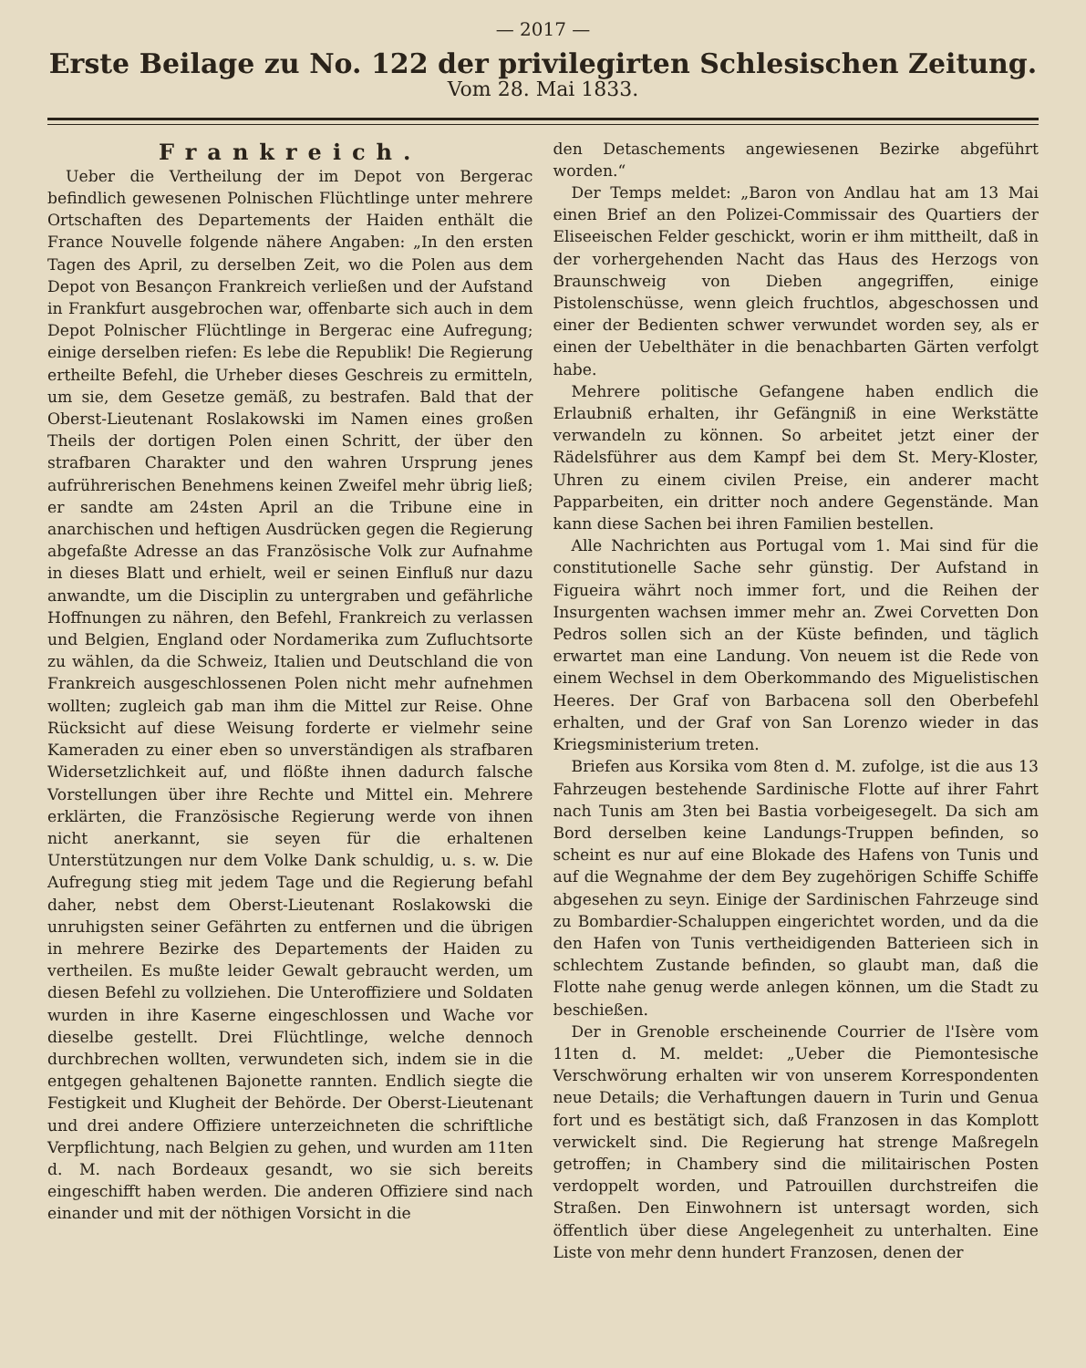— 2017 —
Erste Beilage zu No. 122 der privilegirten Schlesischen Zeitung.
Vom 28. Mai 1833.
Frankreich.
Ueber die Vertheilung der im Depot von Bergerac befindlich gewesenen Polnischen Flüchtlinge unter mehrere Ortschaften des Departements der Haiden enthält die France Nouvelle folgende nähere Angaben: „In den ersten Tagen des April, zu derselben Zeit, wo die Polen aus dem Depot von Besançon Frankreich verließen und der Aufstand in Frankfurt ausgebrochen war, offenbarte sich auch in dem Depot Polnischer Flüchtlinge in Bergerac eine Aufregung; einige derselben riefen: Es lebe die Republik! Die Regierung ertheilte Befehl, die Urheber dieses Geschreis zu ermitteln, um sie, dem Gesetze gemäß, zu bestrafen. Bald that der Oberst-Lieutenant Roslakowski im Namen eines großen Theils der dortigen Polen einen Schritt, der über den strafbaren Charakter und den wahren Ursprung jenes aufrührerischen Benehmens keinen Zweifel mehr übrig ließ; er sandte am 24sten April an die Tribune eine in anarchischen und heftigen Ausdrücken gegen die Regierung abgefaßte Adresse an das Französische Volk zur Aufnahme in dieses Blatt und erhielt, weil er seinen Einfluß nur dazu anwandte, um die Disciplin zu untergraben und gefährliche Hoffnungen zu nähren, den Befehl, Frankreich zu verlassen und Belgien, England oder Nordamerika zum Zufluchtsorte zu wählen, da die Schweiz, Italien und Deutschland die von Frankreich ausgeschlossenen Polen nicht mehr aufnehmen wollten; zugleich gab man ihm die Mittel zur Reise. Ohne Rücksicht auf diese Weisung forderte er vielmehr seine Kameraden zu einer eben so unverständigen als strafbaren Widersetzlichkeit auf, und flößte ihnen dadurch falsche Vorstellungen über ihre Rechte und Mittel ein. Mehrere erklärten, die Französische Regierung werde von ihnen nicht anerkannt, sie seyen für die erhaltenen Unterstützungen nur dem Volke Dank schuldig, u. s. w. Die Aufregung stieg mit jedem Tage und die Regierung befahl daher, nebst dem Oberst-Lieutenant Roslakowski die unruhigsten seiner Gefährten zu entfernen und die übrigen in mehrere Bezirke des Departements der Haiden zu vertheilen. Es mußte leider Gewalt gebraucht werden, um diesen Befehl zu vollziehen. Die Unteroffiziere und Soldaten wurden in ihre Kaserne eingeschlossen und Wache vor dieselbe gestellt. Drei Flüchtlinge, welche dennoch durchbrechen wollten, verwundeten sich, indem sie in die entgegen gehaltenen Bajonette rannten. Endlich siegte die Festigkeit und Klugheit der Behörde. Der Oberst-Lieutenant und drei andere Offiziere unterzeichneten die schriftliche Verpflichtung, nach Belgien zu gehen, und wurden am 11ten d. M. nach Bordeaux gesandt, wo sie sich bereits eingeschifft haben werden. Die anderen Offiziere sind nach einander und mit der nöthigen Vorsicht in die
den Detaschements angewiesenen Bezirke abgeführt worden.“
Der Temps meldet: „Baron von Andlau hat am 13 Mai einen Brief an den Polizei-Commissair des Quartiers der Eliseeischen Felder geschickt, worin er ihm mittheilt, daß in der vorhergehenden Nacht das Haus des Herzogs von Braunschweig von Dieben angegriffen, einige Pistolenschüsse, wenn gleich fruchtlos, abgeschossen und einer der Bedienten schwer verwundet worden sey, als er einen der Uebelthäter in die benachbarten Gärten verfolgt habe.
Mehrere politische Gefangene haben endlich die Erlaubniß erhalten, ihr Gefängniß in eine Werkstätte verwandeln zu können. So arbeitet jetzt einer der Rädelsführer aus dem Kampf bei dem St. Mery-Kloster, Uhren zu einem civilen Preise, ein anderer macht Papparbeiten, ein dritter noch andere Gegenstände. Man kann diese Sachen bei ihren Familien bestellen.
Alle Nachrichten aus Portugal vom 1. Mai sind für die constitutionelle Sache sehr günstig. Der Aufstand in Figueira währt noch immer fort, und die Reihen der Insurgenten wachsen immer mehr an. Zwei Corvetten Don Pedros sollen sich an der Küste befinden, und täglich erwartet man eine Landung. Von neuem ist die Rede von einem Wechsel in dem Oberkommando des Miguelistischen Heeres. Der Graf von Barbacena soll den Oberbefehl erhalten, und der Graf von San Lorenzo wieder in das Kriegsministerium treten.
Briefen aus Korsika vom 8ten d. M. zufolge, ist die aus 13 Fahrzeugen bestehende Sardinische Flotte auf ihrer Fahrt nach Tunis am 3ten bei Bastia vorbeigesegelt. Da sich am Bord derselben keine Landungs-Truppen befinden, so scheint es nur auf eine Blokade des Hafens von Tunis und auf die Wegnahme der dem Bey zugehörigen Schiffe Schiffe abgesehen zu seyn. Einige der Sardinischen Fahrzeuge sind zu Bombardier-Schaluppen eingerichtet worden, und da die den Hafen von Tunis vertheidigenden Batterieen sich in schlechtem Zustande befinden, so glaubt man, daß die Flotte nahe genug werde anlegen können, um die Stadt zu beschießen.
Der in Grenoble erscheinende Courrier de l'Isère vom 11ten d. M. meldet: „Ueber die Piemontesische Verschwörung erhalten wir von unserem Korrespondenten neue Details; die Verhaftungen dauern in Turin und Genua fort und es bestätigt sich, daß Franzosen in das Komplott verwickelt sind. Die Regierung hat strenge Maßregeln getroffen; in Chambery sind die militairischen Posten verdoppelt worden, und Patrouillen durchstreifen die Straßen. Den Einwohnern ist untersagt worden, sich öffentlich über diese Angelegenheit zu unterhalten. Eine Liste von mehr denn hundert Franzosen, denen der